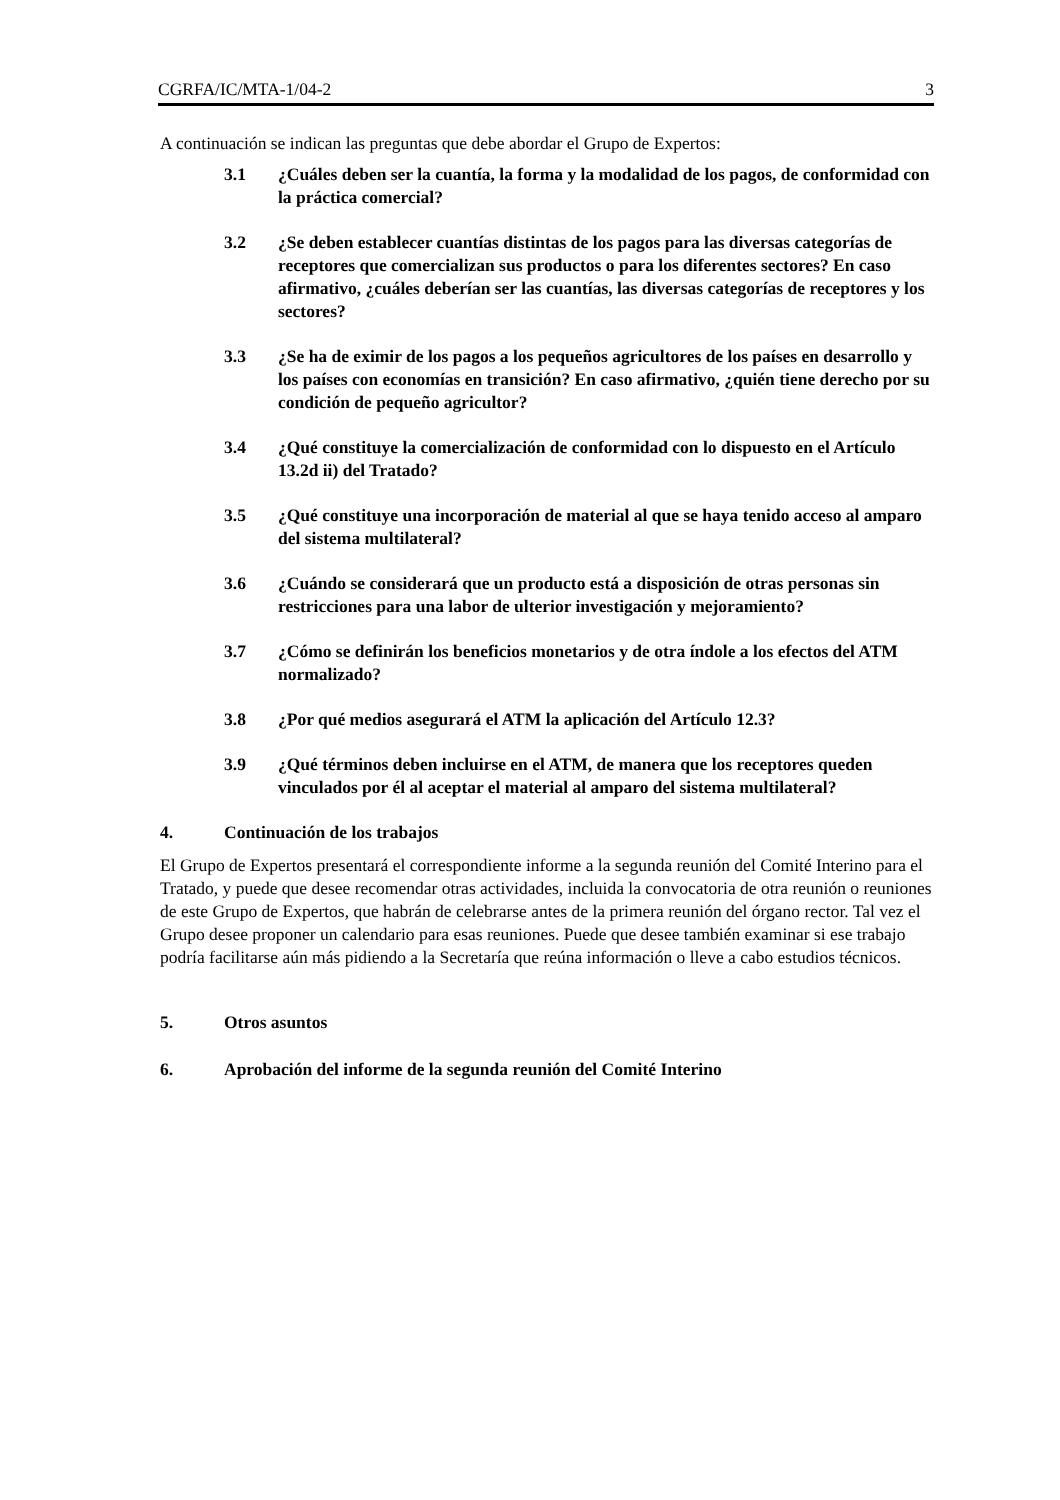CGRFA/IC/MTA-1/04-2 3
A continuación se indican las preguntas que debe abordar el Grupo de Expertos:
3.1 ¿Cuáles deben ser la cuantía, la forma y la modalidad de los pagos, de conformidad con la práctica comercial?
3.2 ¿Se deben establecer cuantías distintas de los pagos para las diversas categorías de receptores que comercializan sus productos o para los diferentes sectores? En caso afirmativo, ¿cuáles deberían ser las cuantías, las diversas categorías de receptores y los sectores?
3.3 ¿Se ha de eximir de los pagos a los pequeños agricultores de los países en desarrollo y los países con economías en transición? En caso afirmativo, ¿quién tiene derecho por su condición de pequeño agricultor?
3.4 ¿Qué constituye la comercialización de conformidad con lo dispuesto en el Artículo 13.2d ii) del Tratado?
3.5 ¿Qué constituye una incorporación de material al que se haya tenido acceso al amparo del sistema multilateral?
3.6 ¿Cuándo se considerará que un producto está a disposición de otras personas sin restricciones para una labor de ulterior investigación y mejoramiento?
3.7 ¿Cómo se definirán los beneficios monetarios y de otra índole a los efectos del ATM normalizado?
3.8 ¿Por qué medios asegurará el ATM la aplicación del Artículo 12.3?
3.9 ¿Qué términos deben incluirse en el ATM, de manera que los receptores queden vinculados por él al aceptar el material al amparo del sistema multilateral?
4. Continuación de los trabajos
El Grupo de Expertos presentará el correspondiente informe a la segunda reunión del Comité Interino para el Tratado, y puede que desee recomendar otras actividades, incluida la convocatoria de otra reunión o reuniones de este Grupo de Expertos, que habrán de celebrarse antes de la primera reunión del órgano rector. Tal vez el Grupo desee proponer un calendario para esas reuniones. Puede que desee también examinar si ese trabajo podría facilitarse aún más pidiendo a la Secretaría que reúna información o lleve a cabo estudios técnicos.
5. Otros asuntos
6. Aprobación del informe de la segunda reunión del Comité Interino